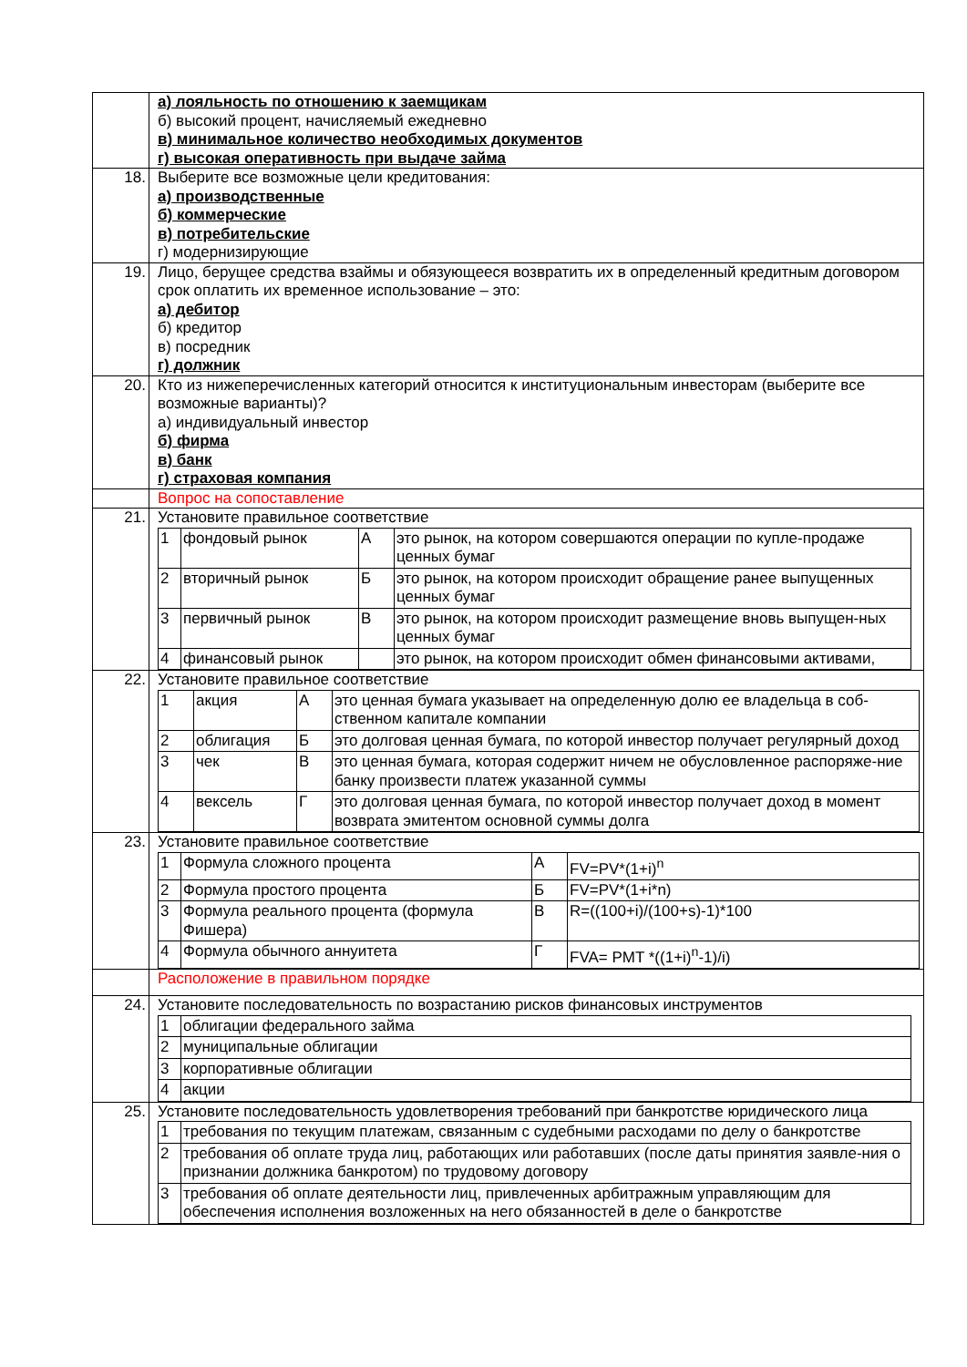| | а) лояльность по отношению к заемщикам б) высокий процент, начисляемый ежедневно в) минимальное количество необходимых документов г) высокая оперативность при выдаче займа |
| 18. | Выберите все возможные цели кредитования: а) производственные б) коммерческие в) потребительские г) модернизирующие |
| 19. | Лицо, берущее средства взаймы и обязующееся возвратить их в определенный кредитным договором срок оплатить их временное использование – это: а) дебитор б) кредитор в) посредник г) должник |
| 20. | Кто из нижеперечисленных категорий относится к институциональным инвесторам (выберите все возможные варианты)? а) индивидуальный инвестор б) фирма в) банк г) страховая компания |
| | Вопрос на сопоставление |
| 21. | Установите правильное соответствие / 1 / фондовый рынок / А / это рынок, на котором совершаются операции по купле-продаже ценных бумаг / / 2 / вторичный рынок / Б / это рынок, на котором происходит обращение ранее выпущенных ценных бумаг / / 3 / первичный рынок / В / это рынок, на котором происходит размещение вновь выпущен-ных ценных бумаг / / 4 / финансовый рынок / / это рынок, на котором происходит обмен финансовыми активами, / |
| 22. | Установите правильное соответствие / 1 / акция / А / это ценная бумага указывает на определенную долю ее владельца в соб-ственном капитале компании / / 2 / облигация / Б / это долговая ценная бумага, по которой инвестор получает регулярный доход / / 3 / чек / В / это ценная бумага, которая содержит ничем не обусловленное распоряже-ние банку произвести платеж указанной суммы / / 4 / вексель / Г / это долговая ценная бумага, по которой инвестор получает доход в момент возврата эмитентом основной суммы долга / |
| 23. | Установите правильное соответствие / 1 / Формула сложного процента / А / FV=PV*(1+i)<sup>n</sup> / / 2 / Формула простого процента / Б / FV=PV*(1+i*n) / / 3 / Формула реального процента (формула Фишера) / В / R=((100+i)/(100+s)-1)*100 / / 4 / Формула обычного аннуитета / Г / FVA= PMT *((1+i)<sup>n</sup>-1)/i) / |
| | Расположение в правильном порядке |
| 24. | Установите последовательность по возрастанию рисков финансовых инструментов / 1 / облигации федерального займа / / 2 / муниципальные облигации / / 3 / корпоративные облигации / / 4 / акции / |
| 25. | Установите последовательность удовлетворения требований при банкротстве юридического лица / 1 / требования по текущим платежам, связанным с судебными расходами по делу о банкротстве / / 2 / требования об оплате труда лиц, работающих или работавших (после даты принятия заявле-ния о признании должника банкротом) по трудовому договору / / 3 / требования об оплате деятельности лиц, привлеченных арбитражным управляющим для обеспечения исполнения возложенных на него обязанностей в деле о банкротстве / |